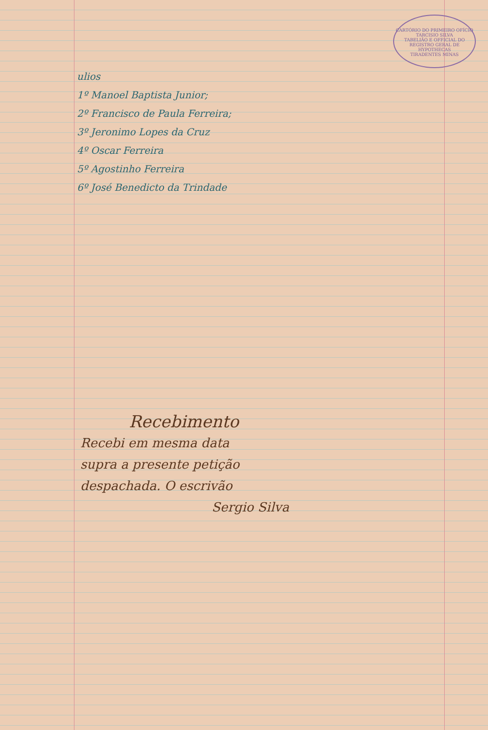CARTÓRIO DO PRIMEIRO OFÍCIO
TARCISIO SILVA
TABELIÃO E OFFICIAL DO
REGISTRO GERAL DE HYPOTHECAS
TIRADENTES MINAS
ulios
1º Manoel Baptista Junior;
2º Francisco de Paula Ferreira;
3º Jeronimo Lopes da Cruz
4º Oscar Ferreira
5º Agostinho Ferreira
6º José Benedicto da Trindade
Recebimento
Recebi em mesma data
supra a presente petição
despachada. O escrivão
Sergio Silva